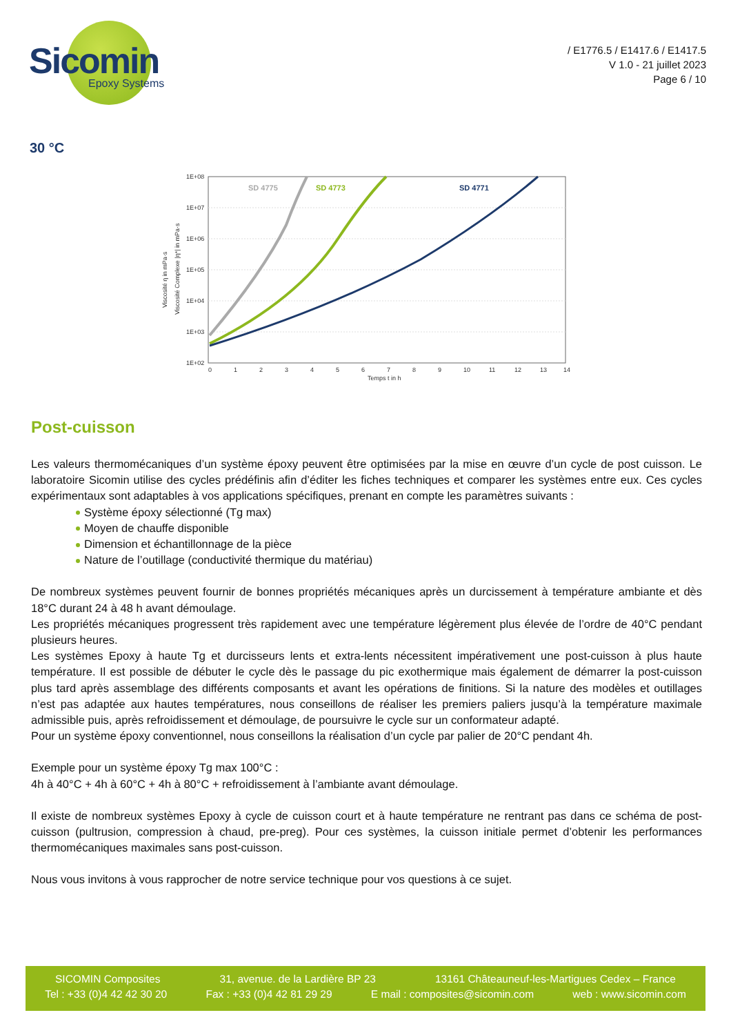Sicomin
Epoxy Systems
/ E1776.5 / E1417.6 / E1417.5
V 1.0 - 21 juillet 2023
Page 6 / 10
30 °C
1E+08
1E+07
1E+06
1E+05
1E+04
1E+03
1E+02
0
1
2
3
4
5
6
7
8
9
10
11
12
13
14
Temps t in h
Viscosité η in mPa·s
Viscosité Complexe |η*| in mPa·s
SD 4775
SD 4773
SD 4771
Post-cuisson
Les valeurs thermomécaniques d’un système époxy peuvent être optimisées par la mise en œuvre d’un cycle de post cuisson. Le laboratoire Sicomin utilise des cycles prédéfinis afin d’éditer les fiches techniques et comparer les systèmes entre eux. Ces cycles expérimentaux sont adaptables à vos applications spécifiques, prenant en compte les paramètres suivants :
Système époxy sélectionné (Tg max)
Moyen de chauffe disponible
Dimension et échantillonnage de la pièce
Nature de l’outillage (conductivité thermique du matériau)
De nombreux systèmes peuvent fournir de bonnes propriétés mécaniques après un durcissement à température ambiante et dès 18°C durant 24 à 48 h avant démoulage.
Les propriétés mécaniques progressent très rapidement avec une température légèrement plus élevée de l’ordre de 40°C pendant plusieurs heures.
Les systèmes Epoxy à haute Tg et durcisseurs lents et extra-lents nécessitent impérativement une post-cuisson à plus haute température. Il est possible de débuter le cycle dès le passage du pic exothermique mais également de démarrer la post-cuisson plus tard après assemblage des différents composants et avant les opérations de finitions. Si la nature des modèles et outillages n’est pas adaptée aux hautes températures, nous conseillons de réaliser les premiers paliers jusqu’à la température maximale admissible puis, après refroidissement et démoulage, de poursuivre le cycle sur un conformateur adapté.
Pour un système époxy conventionnel, nous conseillons la réalisation d’un cycle par palier de 20°C pendant 4h.
Exemple pour un système époxy Tg max 100°C :
4h à 40°C + 4h à 60°C + 4h à 80°C + refroidissement à l’ambiante avant démoulage.
Il existe de nombreux systèmes Epoxy à cycle de cuisson court et à haute température ne rentrant pas dans ce schéma de post-cuisson (pultrusion, compression à chaud, pre-preg). Pour ces systèmes, la cuisson initiale permet d’obtenir les performances thermomécaniques maximales sans post-cuisson.
Nous vous invitons à vous rapprocher de notre service technique pour vos questions à ce sujet.
SICOMIN Composites 31, avenue. de la Lardière BP 23 13161 Châteauneuf-les-Martigues Cedex – France
Tel : +33 (0)4 42 42 30 20 Fax : +33 (0)4 42 81 29 29 E mail : composites@sicomin.com web : www.sicomin.com